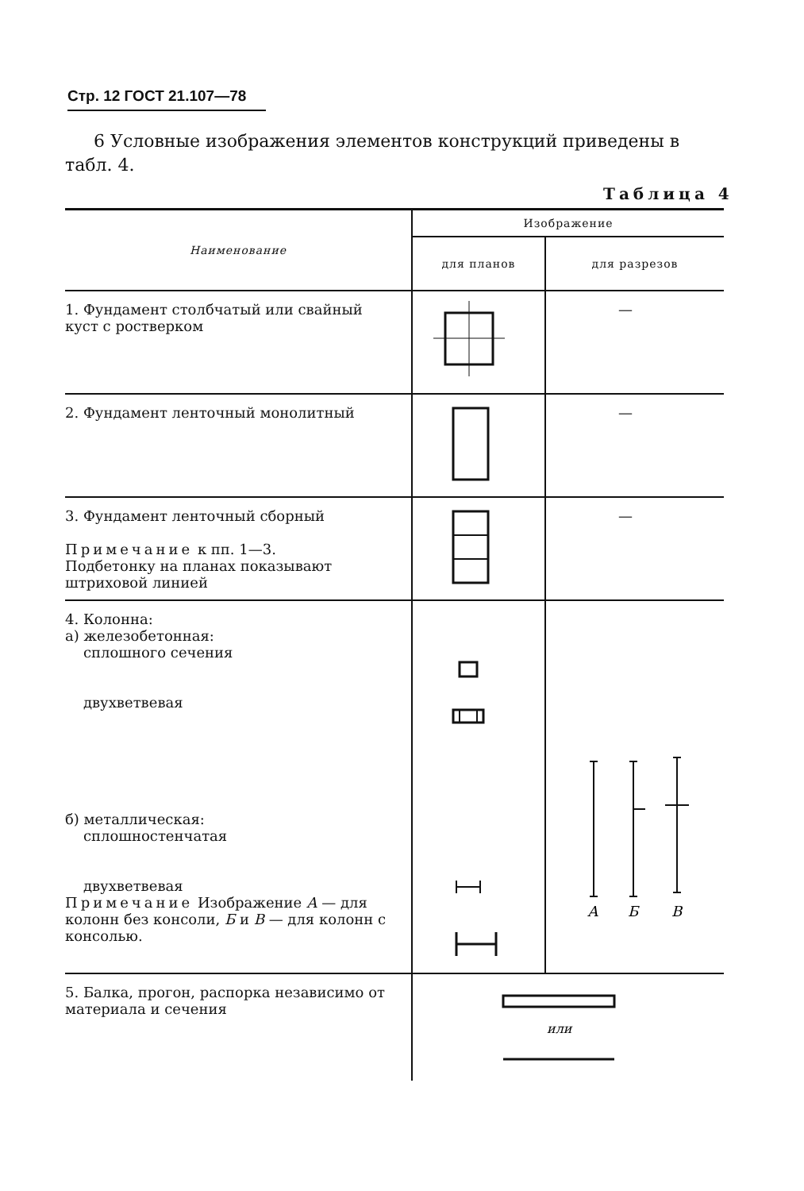Стр. 12 ГОСТ 21.107—78
6 Условные изображения элементов конструкций приведены в табл. 4.
Таблица 4
| Наименование | Изображение | |
| --- | --- | --- |
| | для планов | для разрезов |
| 1. Фундамент столбчатый или свайный куст с ростверком | | — |
| 2. Фундамент ленточный монолитный | | — |
| 3. Фундамент ленточный сборный Примечание к пп. 1—3. Подбетонку на планах показывают штриховой линией | | — |
| 4. Колонна: а) железобетонная: сплошного сечения двухветвевая б) металлическая: сплошностенчатая двухветвевая Примечание Изображение А — для колонн без консоли, Б и В — для колонн с консолью. | | А Б В |
| 5. Балка, прогон, распорка независимо от материала и сечения | или | |